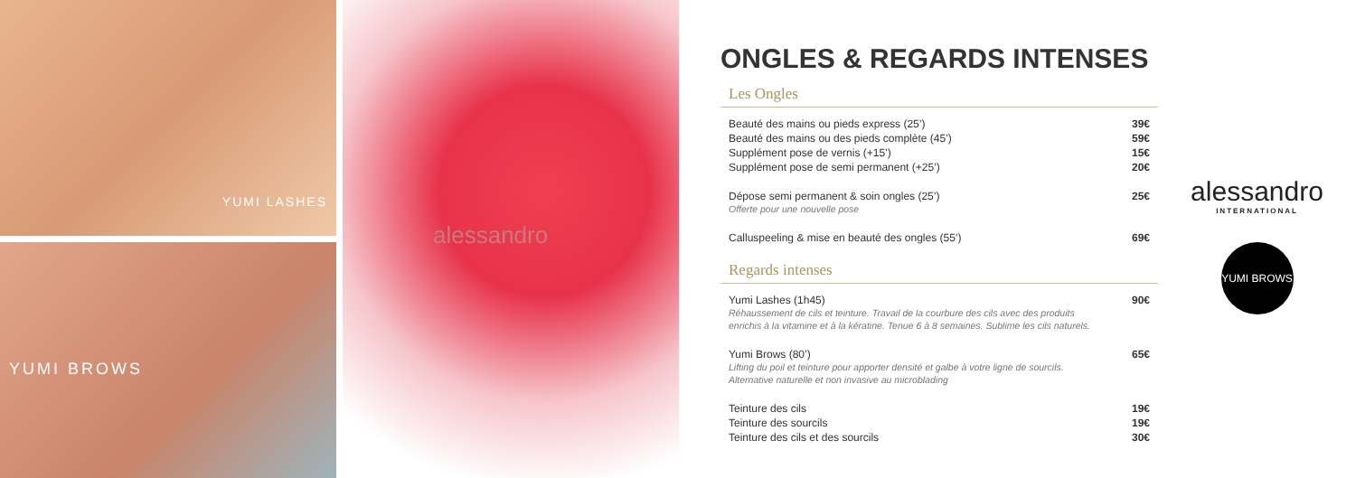YUMI LASHES
YUMI BROWS
alessandro
ONGLES & REGARDS INTENSES
Les Ongles
| Beauté des mains ou pieds express (25’) | 39€ |
| Beauté des mains ou des pieds complète (45’) | 59€ |
| Supplément pose de vernis (+15’) | 15€ |
| Supplément pose de semi permanent (+25’) | 20€ |
| Dépose semi permanent & soin ongles (25’) Offerte pour une nouvelle pose | 25€ |
| Calluspeeling & mise en beauté des ongles (55’) | 69€ |
Regards intenses
| Yumi Lashes (1h45) Réhaussement de cils et teinture. Travail de la courbure des cils avec des produits enrichis à la vitamine et à la kératine. Tenue 6 à 8 semaines. Sublime les cils naturels. | 90€ |
| Yumi Brows (80’) Lifting du poil et teinture pour apporter densité et galbe à votre ligne de sourcils. Alternative naturelle et non invasive au microblading | 65€ |
| Teinture des cils | 19€ |
| Teinture des sourcils | 19€ |
| Teinture des cils et des sourcils | 30€ |
alessandro
INTERNATIONAL
YUMI BROWS